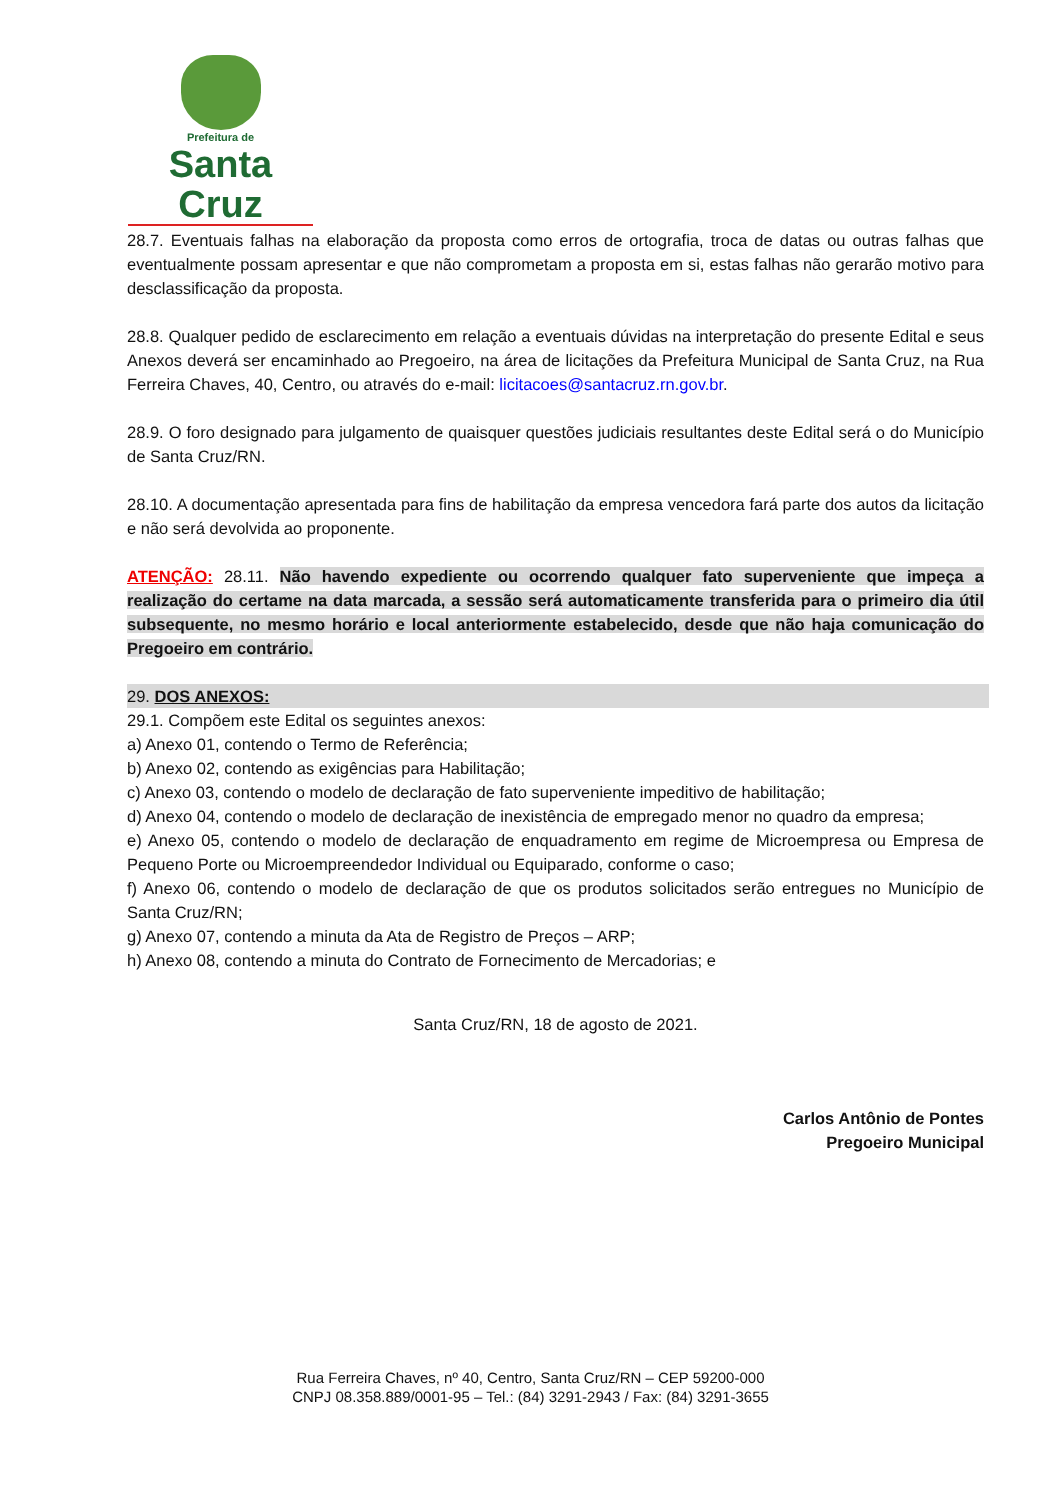Prefeitura de
Santa Cruz
28.7. Eventuais falhas na elaboração da proposta como erros de ortografia, troca de datas ou outras falhas que eventualmente possam apresentar e que não comprometam a proposta em si, estas falhas não gerarão motivo para desclassificação da proposta.
28.8. Qualquer pedido de esclarecimento em relação a eventuais dúvidas na interpretação do presente Edital e seus Anexos deverá ser encaminhado ao Pregoeiro, na área de licitações da Prefeitura Municipal de Santa Cruz, na Rua Ferreira Chaves, 40, Centro, ou através do e-mail: licitacoes@santacruz.rn.gov.br.
28.9. O foro designado para julgamento de quaisquer questões judiciais resultantes deste Edital será o do Município de Santa Cruz/RN.
28.10. A documentação apresentada para fins de habilitação da empresa vencedora fará parte dos autos da licitação e não será devolvida ao proponente.
ATENÇÃO: 28.11. Não havendo expediente ou ocorrendo qualquer fato superveniente que impeça a realização do certame na data marcada, a sessão será automaticamente transferida para o primeiro dia útil subsequente, no mesmo horário e local anteriormente estabelecido, desde que não haja comunicação do Pregoeiro em contrário.
29. DOS ANEXOS:
29.1. Compõem este Edital os seguintes anexos:
a) Anexo 01, contendo o Termo de Referência;
b) Anexo 02, contendo as exigências para Habilitação;
c) Anexo 03, contendo o modelo de declaração de fato superveniente impeditivo de habilitação;
d) Anexo 04, contendo o modelo de declaração de inexistência de empregado menor no quadro da empresa;
e) Anexo 05, contendo o modelo de declaração de enquadramento em regime de Microempresa ou Empresa de Pequeno Porte ou Microempreendedor Individual ou Equiparado, conforme o caso;
f) Anexo 06, contendo o modelo de declaração de que os produtos solicitados serão entregues no Município de Santa Cruz/RN;
g) Anexo 07, contendo a minuta da Ata de Registro de Preços – ARP;
h) Anexo 08, contendo a minuta do Contrato de Fornecimento de Mercadorias; e
Santa Cruz/RN, 18 de agosto de 2021.
Carlos Antônio de Pontes
Pregoeiro Municipal
Rua Ferreira Chaves, nº 40, Centro, Santa Cruz/RN – CEP 59200-000
CNPJ 08.358.889/0001-95 – Tel.: (84) 3291-2943 / Fax: (84) 3291-3655